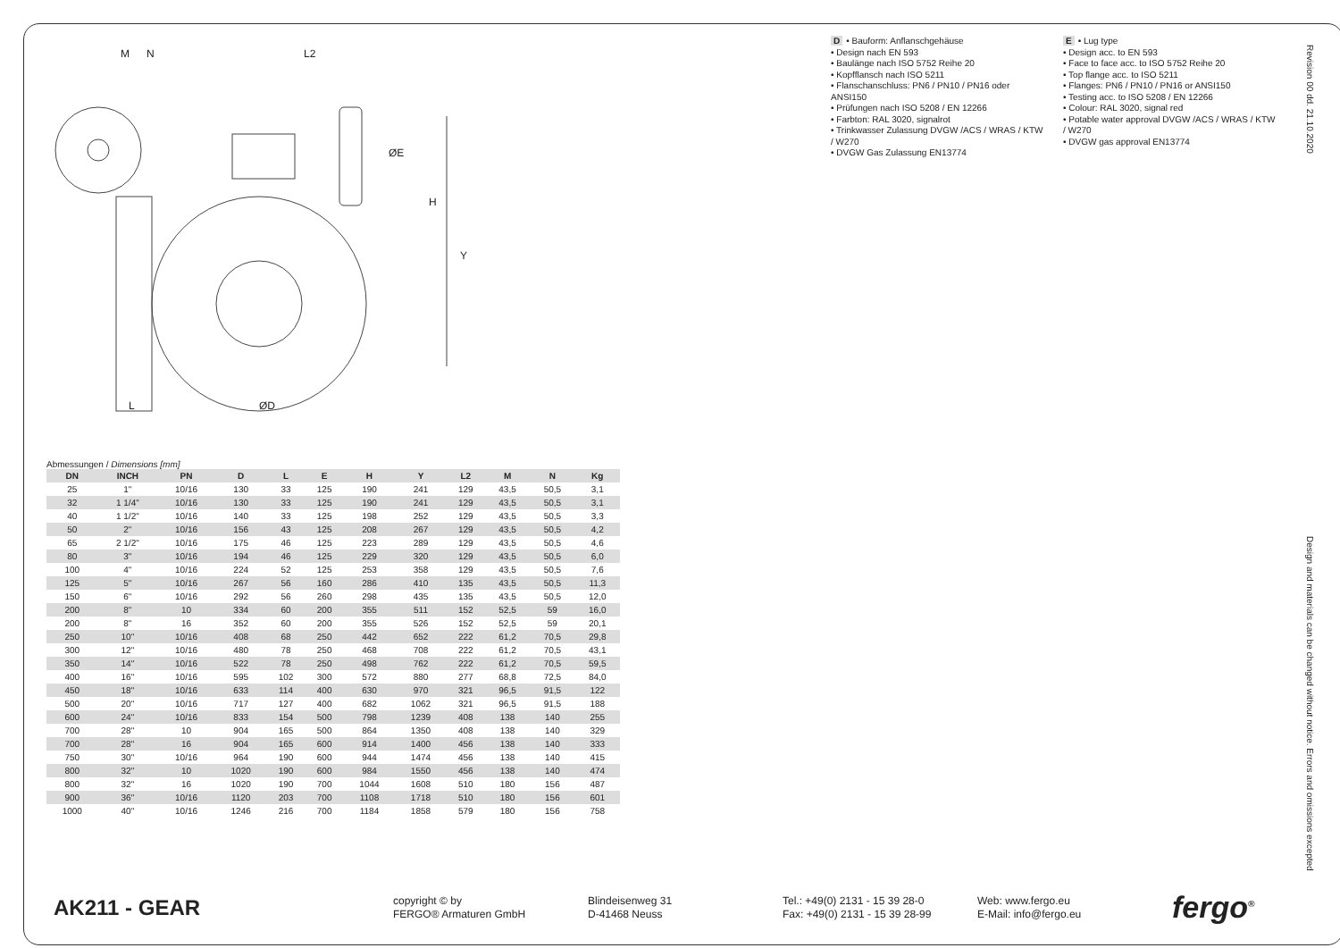M
N
L2
ØE
H
Y
L
ØD
D • Bauform: Anflanschgehäuse
• Design nach EN 593
• Baulänge nach ISO 5752 Reihe 20
• Kopfflansch nach ISO 5211
• Flanschanschluss: PN6 / PN10 / PN16 oder ANSI150
• Prüfungen nach ISO 5208 / EN 12266
• Farbton: RAL 3020, signalrot
• Trinkwasser Zulassung DVGW /ACS / WRAS / KTW / W270
• DVGW Gas Zulassung EN13774
E • Lug type
• Design acc. to EN 593
• Face to face acc. to ISO 5752 Reihe 20
• Top flange acc. to ISO 5211
• Flanges: PN6 / PN10 / PN16 or ANSI150
• Testing acc. to ISO 5208 / EN 12266
• Colour: RAL 3020, signal red
• Potable water approval DVGW /ACS / WRAS / KTW / W270
• DVGW gas approval EN13774
Revision 00 dd. 21.10.2020
Design and materials can be changed without notice. Errors and omissions excepted
Abmessungen / Dimensions [mm]
| DN | INCH | PN | D | L | E | H | Y | L2 | M | N | Kg |
| --- | --- | --- | --- | --- | --- | --- | --- | --- | --- | --- | --- |
| 25 | 1" | 10/16 | 130 | 33 | 125 | 190 | 241 | 129 | 43,5 | 50,5 | 3,1 |
| 32 | 1 1/4" | 10/16 | 130 | 33 | 125 | 190 | 241 | 129 | 43,5 | 50,5 | 3,1 |
| 40 | 1 1/2" | 10/16 | 140 | 33 | 125 | 198 | 252 | 129 | 43,5 | 50,5 | 3,3 |
| 50 | 2" | 10/16 | 156 | 43 | 125 | 208 | 267 | 129 | 43,5 | 50,5 | 4,2 |
| 65 | 2 1/2" | 10/16 | 175 | 46 | 125 | 223 | 289 | 129 | 43,5 | 50,5 | 4,6 |
| 80 | 3" | 10/16 | 194 | 46 | 125 | 229 | 320 | 129 | 43,5 | 50,5 | 6,0 |
| 100 | 4" | 10/16 | 224 | 52 | 125 | 253 | 358 | 129 | 43,5 | 50,5 | 7,6 |
| 125 | 5" | 10/16 | 267 | 56 | 160 | 286 | 410 | 135 | 43,5 | 50,5 | 11,3 |
| 150 | 6" | 10/16 | 292 | 56 | 260 | 298 | 435 | 135 | 43,5 | 50,5 | 12,0 |
| 200 | 8" | 10 | 334 | 60 | 200 | 355 | 511 | 152 | 52,5 | 59 | 16,0 |
| 200 | 8" | 16 | 352 | 60 | 200 | 355 | 526 | 152 | 52,5 | 59 | 20,1 |
| 250 | 10" | 10/16 | 408 | 68 | 250 | 442 | 652 | 222 | 61,2 | 70,5 | 29,8 |
| 300 | 12" | 10/16 | 480 | 78 | 250 | 468 | 708 | 222 | 61,2 | 70,5 | 43,1 |
| 350 | 14" | 10/16 | 522 | 78 | 250 | 498 | 762 | 222 | 61,2 | 70,5 | 59,5 |
| 400 | 16" | 10/16 | 595 | 102 | 300 | 572 | 880 | 277 | 68,8 | 72,5 | 84,0 |
| 450 | 18" | 10/16 | 633 | 114 | 400 | 630 | 970 | 321 | 96,5 | 91,5 | 122 |
| 500 | 20" | 10/16 | 717 | 127 | 400 | 682 | 1062 | 321 | 96,5 | 91,5 | 188 |
| 600 | 24" | 10/16 | 833 | 154 | 500 | 798 | 1239 | 408 | 138 | 140 | 255 |
| 700 | 28" | 10 | 904 | 165 | 500 | 864 | 1350 | 408 | 138 | 140 | 329 |
| 700 | 28" | 16 | 904 | 165 | 600 | 914 | 1400 | 456 | 138 | 140 | 333 |
| 750 | 30" | 10/16 | 964 | 190 | 600 | 944 | 1474 | 456 | 138 | 140 | 415 |
| 800 | 32" | 10 | 1020 | 190 | 600 | 984 | 1550 | 456 | 138 | 140 | 474 |
| 800 | 32" | 16 | 1020 | 190 | 700 | 1044 | 1608 | 510 | 180 | 156 | 487 |
| 900 | 36" | 10/16 | 1120 | 203 | 700 | 1108 | 1718 | 510 | 180 | 156 | 601 |
| 1000 | 40" | 10/16 | 1246 | 216 | 700 | 1184 | 1858 | 579 | 180 | 156 | 758 |
AK211 - GEAR
copyright © by
FERGO® Armaturen GmbH
Blindeisenweg 31
D-41468 Neuss
Tel.: +49(0) 2131 - 15 39 28-0
Fax: +49(0) 2131 - 15 39 28-99
Web: www.fergo.eu
E-Mail: info@fergo.eu
fergo<sup>®</sup>